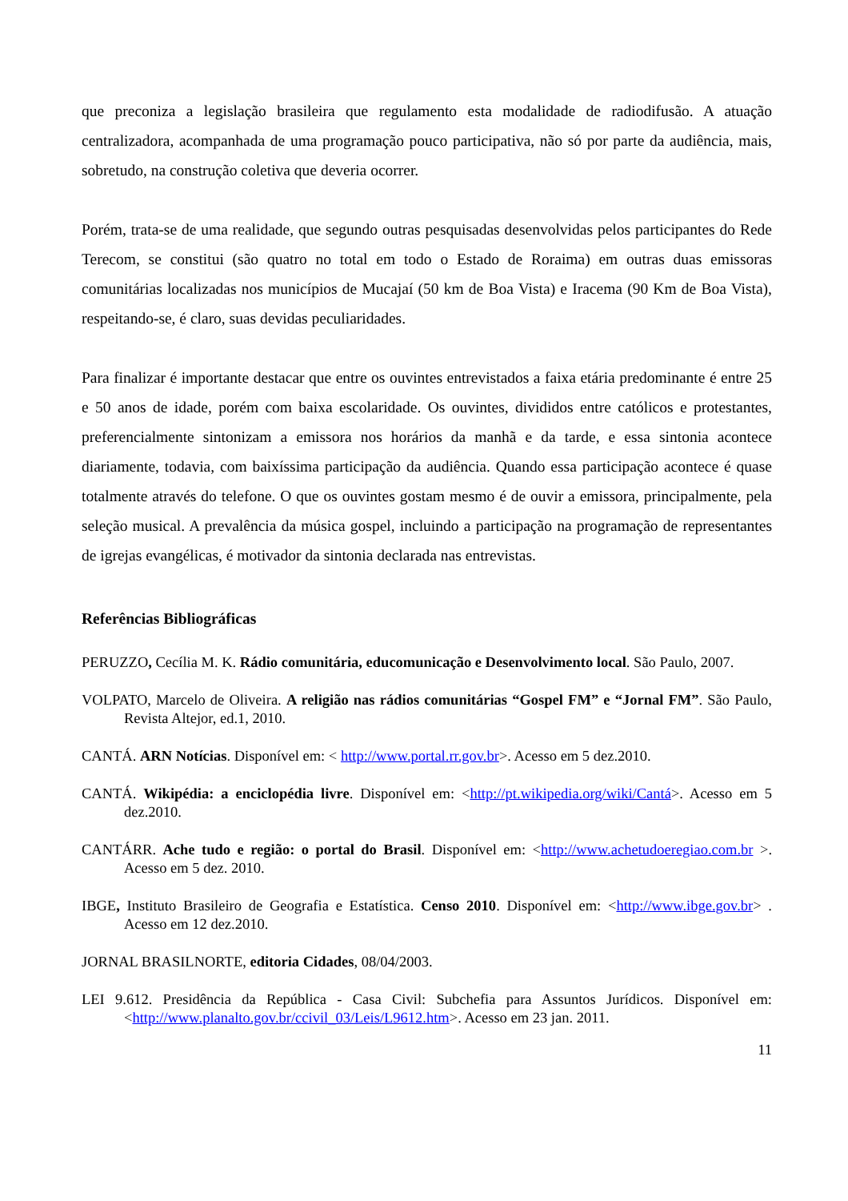que preconiza a legislação brasileira que regulamento esta modalidade de radiodifusão. A atuação centralizadora, acompanhada de uma programação pouco participativa, não só por parte da audiência, mais, sobretudo, na construção coletiva que deveria ocorrer.
Porém, trata-se de uma realidade, que segundo outras pesquisadas desenvolvidas pelos participantes do Rede Terecom, se constitui (são quatro no total em todo o Estado de Roraima) em outras duas emissoras comunitárias localizadas nos municípios de Mucajaí (50 km de Boa Vista) e Iracema (90 Km de Boa Vista), respeitando-se, é claro, suas devidas peculiaridades.
Para finalizar é importante destacar que entre os ouvintes entrevistados a faixa etária predominante é entre 25 e 50 anos de idade, porém com baixa escolaridade. Os ouvintes, divididos entre católicos e protestantes, preferencialmente sintonizam a emissora nos horários da manhã e da tarde, e essa sintonia acontece diariamente, todavia, com baixíssima participação da audiência. Quando essa participação acontece é quase totalmente através do telefone. O que os ouvintes gostam mesmo é de ouvir a emissora, principalmente, pela seleção musical. A prevalência da música gospel, incluindo a participação na programação de representantes de igrejas evangélicas, é motivador da sintonia declarada nas entrevistas.
Referências Bibliográficas
PERUZZO, Cecília M. K. Rádio comunitária, educomunicação e Desenvolvimento local. São Paulo, 2007.
VOLPATO, Marcelo de Oliveira. A religião nas rádios comunitárias “Gospel FM” e “Jornal FM”. São Paulo, Revista Altejor, ed.1, 2010.
CANTÁ. ARN Notícias. Disponível em: < http://www.portal.rr.gov.br>. Acesso em 5 dez.2010.
CANTÁ. Wikipédia: a enciclopédia livre. Disponível em: <http://pt.wikipedia.org/wiki/Cantá>. Acesso em 5 dez.2010.
CANTÁRR. Ache tudo e região: o portal do Brasil. Disponível em: <http://www.achetudoeregiao.com.br >. Acesso em 5 dez. 2010.
IBGE, Instituto Brasileiro de Geografia e Estatística. Censo 2010. Disponível em: <http://www.ibge.gov.br> . Acesso em 12 dez.2010.
JORNAL BRASILNORTE, editoria Cidades, 08/04/2003.
LEI 9.612. Presidência da República - Casa Civil: Subchefia para Assuntos Jurídicos. Disponível em: <http://www.planalto.gov.br/ccivil_03/Leis/L9612.htm>. Acesso em 23 jan. 2011.
11